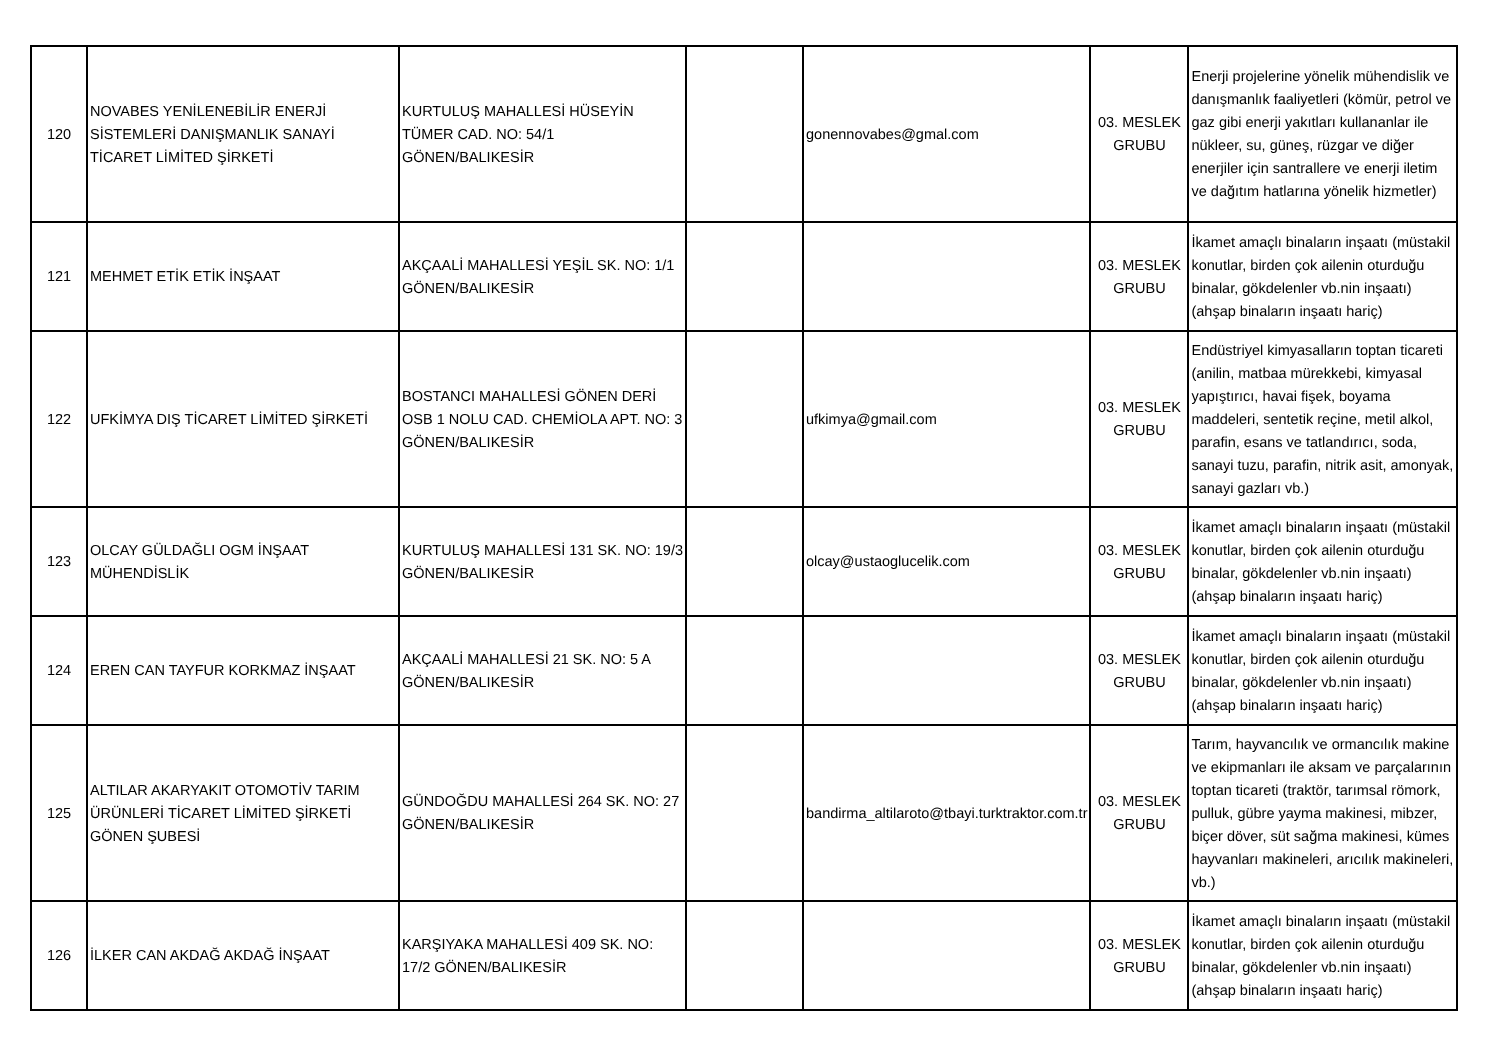| 120 | NOVABES YENİLENEBİLİR ENERJİ SİSTEMLERİ DANIŞMANLIK SANAYİ TİCARET LİMİTED ŞİRKETİ | KURTULUŞ MAHALLESİ HÜSEYİN TÜMER CAD. NO: 54/1 GÖNEN/BALIKESİR | | gonennovabes@gmal.com | 03. MESLEK GRUBU | Enerji projelerine yönelik mühendislik ve danışmanlık faaliyetleri (kömür, petrol ve gaz gibi enerji yakıtları kullananlar ile nükleer, su, güneş, rüzgar ve diğer enerjiler için santrallere ve enerji iletim ve dağıtım hatlarına yönelik hizmetler) |
| 121 | MEHMET ETİK ETİK İNŞAAT | AKÇAALİ MAHALLESİ YEŞİL SK. NO: 1/1 GÖNEN/BALIKESİR | | | 03. MESLEK GRUBU | İkamet amaçlı binaların inşaatı (müstakil konutlar, birden çok ailenin oturduğu binalar, gökdelenler vb.nin inşaatı) (ahşap binaların inşaatı hariç) |
| 122 | UFKİMYA DIŞ TİCARET LİMİTED ŞİRKETİ | BOSTANCI MAHALLESİ GÖNEN DERİ OSB 1 NOLU CAD. CHEMİOLA APT. NO: 3 GÖNEN/BALIKESİR | | ufkimya@gmail.com | 03. MESLEK GRUBU | Endüstriyel kimyasalların toptan ticareti (anilin, matbaa mürekkebi, kimyasal yapıştırıcı, havai fişek, boyama maddeleri, sentetik reçine, metil alkol, parafin, esans ve tatlandırıcı, soda, sanayi tuzu, parafin, nitrik asit, amonyak, sanayi gazları vb.) |
| 123 | OLCAY GÜLDAĞLI OGM İNŞAAT MÜHENDİSLİK | KURTULUŞ MAHALLESİ 131 SK. NO: 19/3 GÖNEN/BALIKESİR | | olcay@ustaoglucelik.com | 03. MESLEK GRUBU | İkamet amaçlı binaların inşaatı (müstakil konutlar, birden çok ailenin oturduğu binalar, gökdelenler vb.nin inşaatı) (ahşap binaların inşaatı hariç) |
| 124 | EREN CAN TAYFUR KORKMAZ İNŞAAT | AKÇAALİ MAHALLESİ 21 SK. NO: 5 A GÖNEN/BALIKESİR | | | 03. MESLEK GRUBU | İkamet amaçlı binaların inşaatı (müstakil konutlar, birden çok ailenin oturduğu binalar, gökdelenler vb.nin inşaatı) (ahşap binaların inşaatı hariç) |
| 125 | ALTILAR AKARYAKIT OTOMOTİV TARIM ÜRÜNLERİ TİCARET LİMİTED ŞİRKETİ GÖNEN ŞUBESİ | GÜNDOĞDU MAHALLESİ 264 SK. NO: 27 GÖNEN/BALIKESİR | | bandirma_altilaroto@tbayi.turktraktor.com.tr | 03. MESLEK GRUBU | Tarım, hayvancılık ve ormancılık makine ve ekipmanları ile aksam ve parçalarının toptan ticareti (traktör, tarımsal römork, pulluk, gübre yayma makinesi, mibzer, biçer döver, süt sağma makinesi, kümes hayvanları makineleri, arıcılık makineleri, vb.) |
| 126 | İLKER CAN AKDAĞ AKDAĞ İNŞAAT | KARŞIYAKA MAHALLESİ 409 SK. NO: 17/2 GÖNEN/BALIKESİR | | | 03. MESLEK GRUBU | İkamet amaçlı binaların inşaatı (müstakil konutlar, birden çok ailenin oturduğu binalar, gökdelenler vb.nin inşaatı) (ahşap binaların inşaatı hariç) |